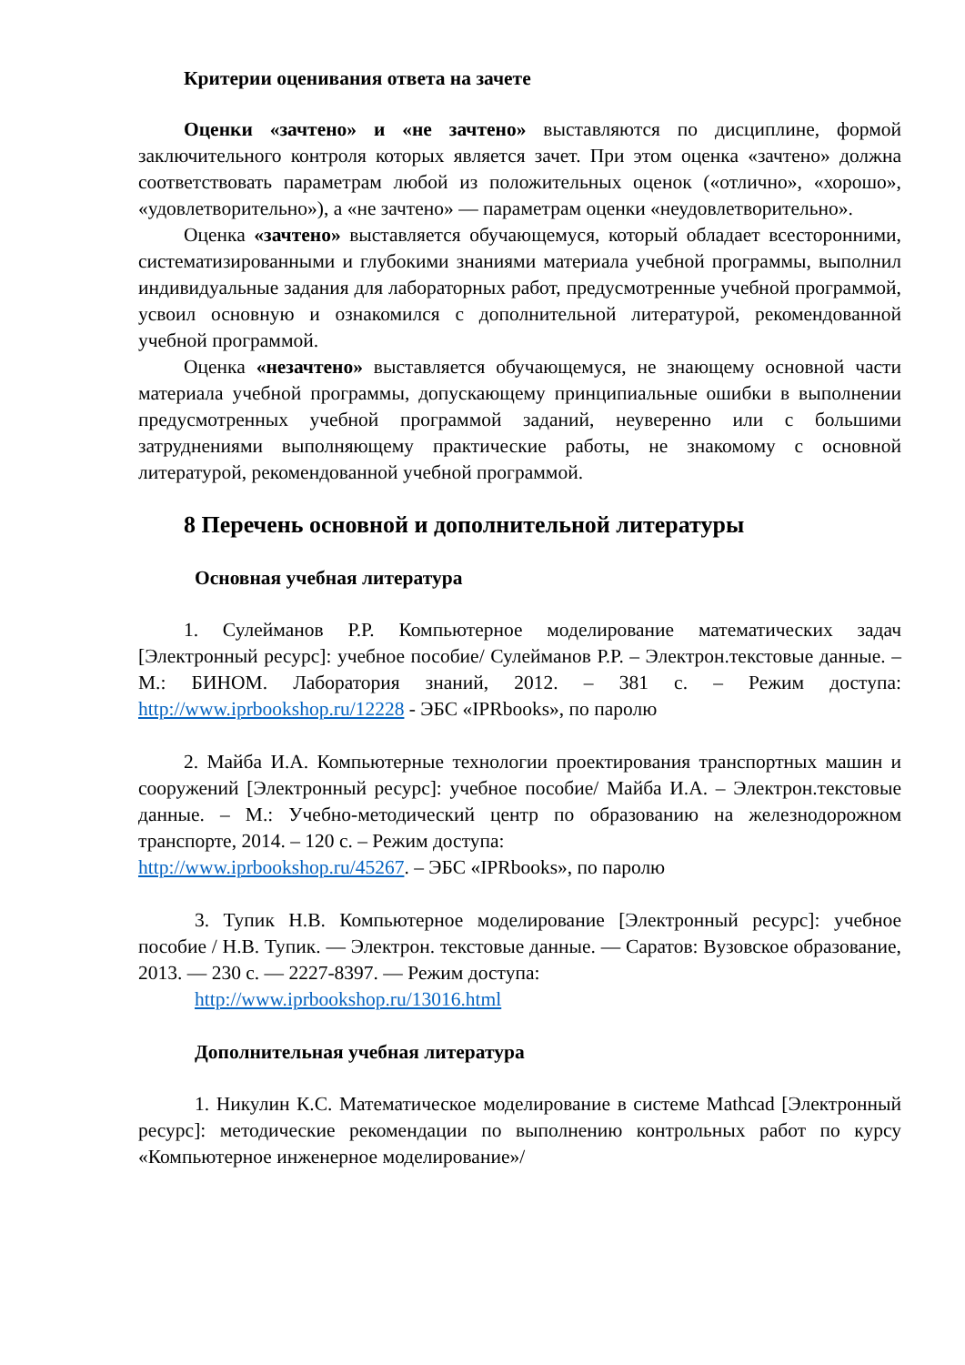Критерии оценивания ответа на зачете
Оценки «зачтено» и «не зачтено» выставляются по дисциплине, формой заключительного контроля которых является зачет. При этом оценка «зачтено» должна соответствовать параметрам любой из положительных оценок («отлично», «хорошо», «удовлетворительно»), а «не зачтено» — параметрам оценки «неудовлетворительно».
Оценка «зачтено» выставляется обучающемуся, который обладает всесторонними, систематизированными и глубокими знаниями материала учебной программы, выполнил индивидуальные задания для лабораторных работ, предусмотренные учебной программой, усвоил основную и ознакомился с дополнительной литературой, рекомендованной учебной программой.
Оценка «незачтено» выставляется обучающемуся, не знающему основной части материала учебной программы, допускающему принципиальные ошибки в выполнении предусмотренных учебной программой заданий, неуверенно или с большими затруднениями выполняющему практические работы, не знакомому с основной литературой, рекомендованной учебной программой.
8 Перечень основной и дополнительной литературы
Основная учебная литература
1. Сулейманов Р.Р. Компьютерное моделирование математических задач [Электронный ресурс]: учебное пособие/ Сулейманов Р.Р. – Электрон.текстовые данные. – М.: БИНОМ. Лаборатория знаний, 2012. – 381 с. – Режим доступа: http://www.iprbookshop.ru/12228 - ЭБС «IPRbooks», по паролю
2. Майба И.А. Компьютерные технологии проектирования транспортных машин и сооружений [Электронный ресурс]: учебное пособие/ Майба И.А. – Электрон.текстовые данные. – М.: Учебно-методический центр по образованию на железнодорожном транспорте, 2014. – 120 с. – Режим доступа:
http://www.iprbookshop.ru/45267. – ЭБС «IPRbooks», по паролю
3. Тупик Н.В. Компьютерное моделирование [Электронный ресурс]: учебное пособие / Н.В. Тупик. — Электрон. текстовые данные. — Саратов: Вузовское образование, 2013. — 230 c. — 2227-8397. — Режим доступа:
http://www.iprbookshop.ru/13016.html
Дополнительная учебная литература
1. Никулин К.С. Математическое моделирование в системе Mathcad [Электронный ресурс]: методические рекомендации по выполнению контрольных работ по курсу «Компьютерное инженерное моделирование»/